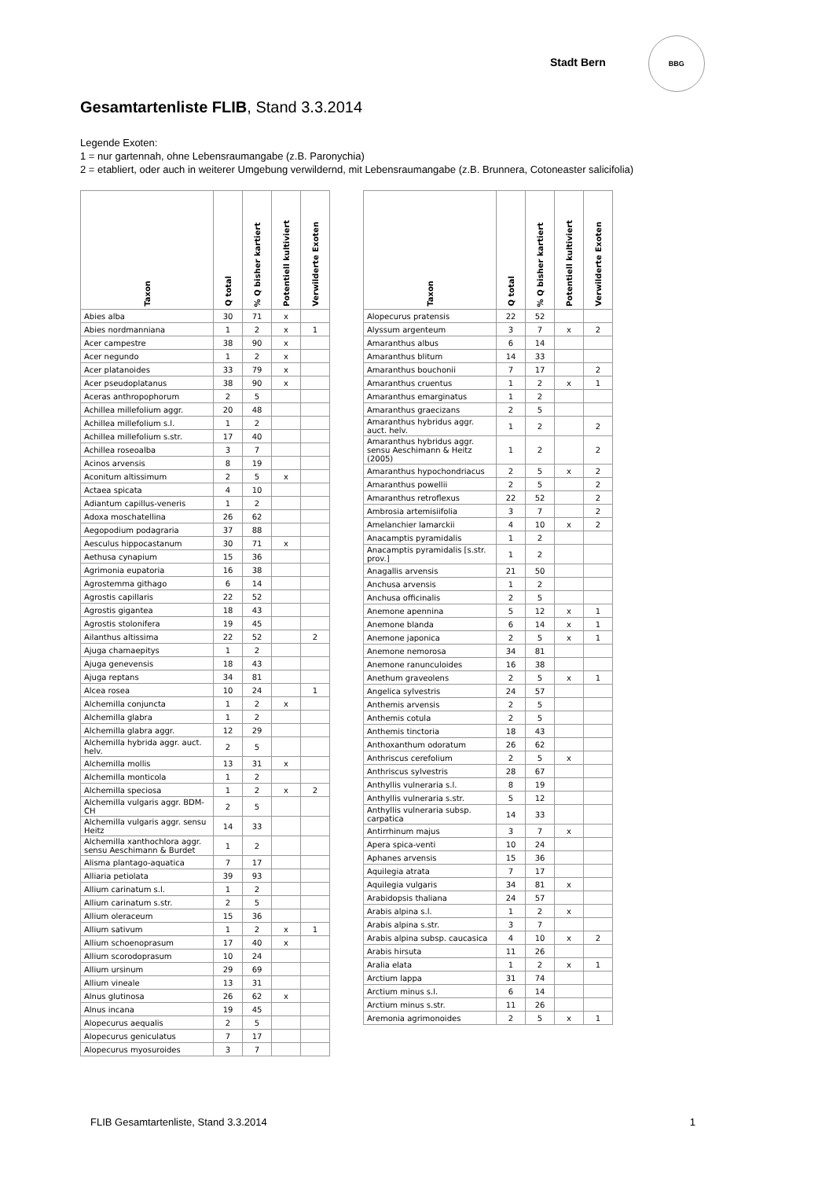Stadt Bern BBG
Gesamtartenliste FLIB, Stand 3.3.2014
Legende Exoten:
1 = nur gartennah, ohne Lebensraumangabe (z.B. Paronychia)
2 = etabliert, oder auch in weiterer Umgebung verwildernd, mit Lebensraumangabe (z.B. Brunnera, Cotoneaster salicifolia)
| Taxon | Q total | % Q bisher kartiert | Potentiell kultiviert | Verwilderte Exoten |
| --- | --- | --- | --- | --- |
| Abies alba | 30 | 71 | x | |
| Abies nordmanniana | 1 | 2 | x | 1 |
| Acer campestre | 38 | 90 | x | |
| Acer negundo | 1 | 2 | x | |
| Acer platanoides | 33 | 79 | x | |
| Acer pseudoplatanus | 38 | 90 | x | |
| Aceras anthropophorum | 2 | 5 | | |
| Achillea millefolium aggr. | 20 | 48 | | |
| Achillea millefolium s.l. | 1 | 2 | | |
| Achillea millefolium s.str. | 17 | 40 | | |
| Achillea roseoalba | 3 | 7 | | |
| Acinos arvensis | 8 | 19 | | |
| Aconitum altissimum | 2 | 5 | x | |
| Actaea spicata | 4 | 10 | | |
| Adiantum capillus-veneris | 1 | 2 | | |
| Adoxa moschatellina | 26 | 62 | | |
| Aegopodium podagraria | 37 | 88 | | |
| Aesculus hippocastanum | 30 | 71 | x | |
| Aethusa cynapium | 15 | 36 | | |
| Agrimonia eupatoria | 16 | 38 | | |
| Agrostemma githago | 6 | 14 | | |
| Agrostis capillaris | 22 | 52 | | |
| Agrostis gigantea | 18 | 43 | | |
| Agrostis stolonifera | 19 | 45 | | |
| Ailanthus altissima | 22 | 52 | | 2 |
| Ajuga chamaepitys | 1 | 2 | | |
| Ajuga genevensis | 18 | 43 | | |
| Ajuga reptans | 34 | 81 | | |
| Alcea rosea | 10 | 24 | | 1 |
| Alchemilla conjuncta | 1 | 2 | x | |
| Alchemilla glabra | 1 | 2 | | |
| Alchemilla glabra aggr. | 12 | 29 | | |
| Alchemilla hybrida aggr. auct. helv. | 2 | 5 | | |
| Alchemilla mollis | 13 | 31 | x | |
| Alchemilla monticola | 1 | 2 | | |
| Alchemilla speciosa | 1 | 2 | x | 2 |
| Alchemilla vulgaris aggr. BDM-CH | 2 | 5 | | |
| Alchemilla vulgaris aggr. sensu Heitz | 14 | 33 | | |
| Alchemilla xanthochlora aggr. sensu Aeschimann & Burdet | 1 | 2 | | |
| Alisma plantago-aquatica | 7 | 17 | | |
| Alliaria petiolata | 39 | 93 | | |
| Allium carinatum s.l. | 1 | 2 | | |
| Allium carinatum s.str. | 2 | 5 | | |
| Allium oleraceum | 15 | 36 | | |
| Allium sativum | 1 | 2 | x | 1 |
| Allium schoenoprasum | 17 | 40 | x | |
| Allium scorodoprasum | 10 | 24 | | |
| Allium ursinum | 29 | 69 | | |
| Allium vineale | 13 | 31 | | |
| Alnus glutinosa | 26 | 62 | x | |
| Alnus incana | 19 | 45 | | |
| Alopecurus aequalis | 2 | 5 | | |
| Alopecurus geniculatus | 7 | 17 | | |
| Alopecurus myosuroides | 3 | 7 | | |
| Taxon | Q total | % Q bisher kartiert | Potentiell kultiviert | Verwilderte Exoten |
| --- | --- | --- | --- | --- |
| Alopecurus pratensis | 22 | 52 | | |
| Alyssum argenteum | 3 | 7 | x | 2 |
| Amaranthus albus | 6 | 14 | | |
| Amaranthus blitum | 14 | 33 | | |
| Amaranthus bouchonii | 7 | 17 | | 2 |
| Amaranthus cruentus | 1 | 2 | x | 1 |
| Amaranthus emarginatus | 1 | 2 | | |
| Amaranthus graecizans | 2 | 5 | | |
| Amaranthus hybridus aggr. auct. helv. | 1 | 2 | | 2 |
| Amaranthus hybridus aggr. sensu Aeschimann & Heitz (2005) | 1 | 2 | | 2 |
| Amaranthus hypochondriacus | 2 | 5 | x | 2 |
| Amaranthus powellii | 2 | 5 | | 2 |
| Amaranthus retroflexus | 22 | 52 | | 2 |
| Ambrosia artemisiifolia | 3 | 7 | | 2 |
| Amelanchier lamarckii | 4 | 10 | x | 2 |
| Anacamptis pyramidalis | 1 | 2 | | |
| Anacamptis pyramidalis [s.str. prov.] | 1 | 2 | | |
| Anagallis arvensis | 21 | 50 | | |
| Anchusa arvensis | 1 | 2 | | |
| Anchusa officinalis | 2 | 5 | | |
| Anemone apennina | 5 | 12 | x | 1 |
| Anemone blanda | 6 | 14 | x | 1 |
| Anemone japonica | 2 | 5 | x | 1 |
| Anemone nemorosa | 34 | 81 | | |
| Anemone ranunculoides | 16 | 38 | | |
| Anethum graveolens | 2 | 5 | x | 1 |
| Angelica sylvestris | 24 | 57 | | |
| Anthemis arvensis | 2 | 5 | | |
| Anthemis cotula | 2 | 5 | | |
| Anthemis tinctoria | 18 | 43 | | |
| Anthoxanthum odoratum | 26 | 62 | | |
| Anthriscus cerefolium | 2 | 5 | x | |
| Anthriscus sylvestris | 28 | 67 | | |
| Anthyllis vulneraria s.l. | 8 | 19 | | |
| Anthyllis vulneraria s.str. | 5 | 12 | | |
| Anthyllis vulneraria subsp. carpatica | 14 | 33 | | |
| Antirrhinum majus | 3 | 7 | x | |
| Apera spica-venti | 10 | 24 | | |
| Aphanes arvensis | 15 | 36 | | |
| Aquilegia atrata | 7 | 17 | | |
| Aquilegia vulgaris | 34 | 81 | x | |
| Arabidopsis thaliana | 24 | 57 | | |
| Arabis alpina s.l. | 1 | 2 | x | |
| Arabis alpina s.str. | 3 | 7 | | |
| Arabis alpina subsp. caucasica | 4 | 10 | x | 2 |
| Arabis hirsuta | 11 | 26 | | |
| Aralia elata | 1 | 2 | x | 1 |
| Arctium lappa | 31 | 74 | | |
| Arctium minus s.l. | 6 | 14 | | |
| Arctium minus s.str. | 11 | 26 | | |
| Aremonia agrimonoides | 2 | 5 | x | 1 |
FLIB Gesamtartenliste, Stand 3.3.2014 1